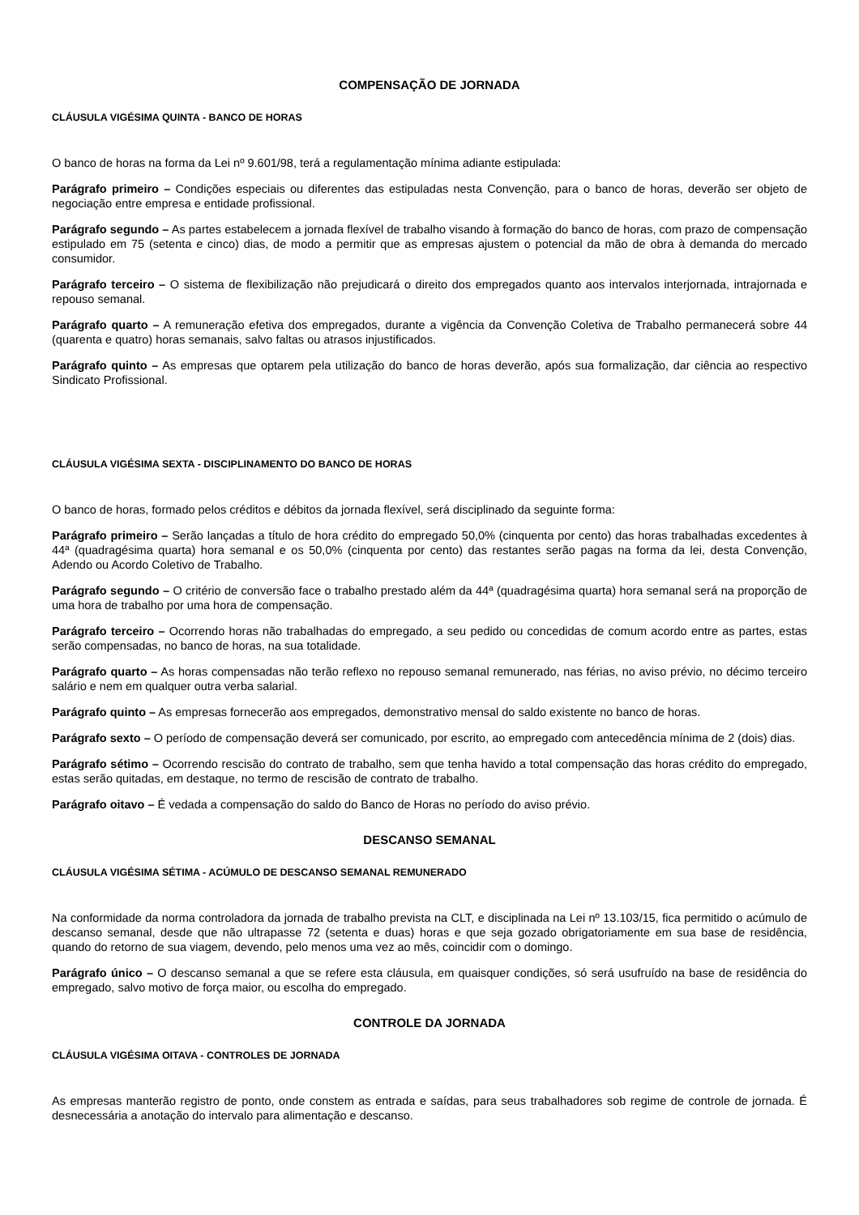COMPENSAÇÃO DE JORNADA
CLÁUSULA VIGÉSIMA QUINTA - BANCO DE HORAS
O banco de horas na forma da Lei nº 9.601/98, terá a regulamentação mínima adiante estipulada:
Parágrafo primeiro – Condições especiais ou diferentes das estipuladas nesta Convenção, para o banco de horas, deverão ser objeto de negociação entre empresa e entidade profissional.
Parágrafo segundo – As partes estabelecem a jornada flexível de trabalho visando à formação do banco de horas, com prazo de compensação estipulado em 75 (setenta e cinco) dias, de modo a permitir que as empresas ajustem o potencial da mão de obra à demanda do mercado consumidor.
Parágrafo terceiro – O sistema de flexibilização não prejudicará o direito dos empregados quanto aos intervalos interjornada, intrajornada e repouso semanal.
Parágrafo quarto – A remuneração efetiva dos empregados, durante a vigência da Convenção Coletiva de Trabalho permanecerá sobre 44 (quarenta e quatro) horas semanais, salvo faltas ou atrasos injustificados.
Parágrafo quinto – As empresas que optarem pela utilização do banco de horas deverão, após sua formalização, dar ciência ao respectivo Sindicato Profissional.
CLÁUSULA VIGÉSIMA SEXTA - DISCIPLINAMENTO DO BANCO DE HORAS
O banco de horas, formado pelos créditos e débitos da jornada flexível, será disciplinado da seguinte forma:
Parágrafo primeiro – Serão lançadas a título de hora crédito do empregado 50,0% (cinquenta por cento) das horas trabalhadas excedentes à 44ª (quadragésima quarta) hora semanal e os 50,0% (cinquenta por cento) das restantes serão pagas na forma da lei, desta Convenção, Adendo ou Acordo Coletivo de Trabalho.
Parágrafo segundo – O critério de conversão face o trabalho prestado além da 44ª (quadragésima quarta) hora semanal será na proporção de uma hora de trabalho por uma hora de compensação.
Parágrafo terceiro – Ocorrendo horas não trabalhadas do empregado, a seu pedido ou concedidas de comum acordo entre as partes, estas serão compensadas, no banco de horas, na sua totalidade.
Parágrafo quarto – As horas compensadas não terão reflexo no repouso semanal remunerado, nas férias, no aviso prévio, no décimo terceiro salário e nem em qualquer outra verba salarial.
Parágrafo quinto – As empresas fornecerão aos empregados, demonstrativo mensal do saldo existente no banco de horas.
Parágrafo sexto – O período de compensação deverá ser comunicado, por escrito, ao empregado com antecedência mínima de 2 (dois) dias.
Parágrafo sétimo – Ocorrendo rescisão do contrato de trabalho, sem que tenha havido a total compensação das horas crédito do empregado, estas serão quitadas, em destaque, no termo de rescisão de contrato de trabalho.
Parágrafo oitavo – É vedada a compensação do saldo do Banco de Horas no período do aviso prévio.
DESCANSO SEMANAL
CLÁUSULA VIGÉSIMA SÉTIMA - ACÚMULO DE DESCANSO SEMANAL REMUNERADO
Na conformidade da norma controladora da jornada de trabalho prevista na CLT, e disciplinada na Lei nº 13.103/15, fica permitido o acúmulo de descanso semanal, desde que não ultrapasse 72 (setenta e duas) horas e que seja gozado obrigatoriamente em sua base de residência, quando do retorno de sua viagem, devendo, pelo menos uma vez ao mês, coincidir com o domingo.
Parágrafo único – O descanso semanal a que se refere esta cláusula, em quaisquer condições, só será usufruído na base de residência do empregado, salvo motivo de força maior, ou escolha do empregado.
CONTROLE DA JORNADA
CLÁUSULA VIGÉSIMA OITAVA - CONTROLES DE JORNADA
As empresas manterão registro de ponto, onde constem as entrada e saídas, para seus trabalhadores sob regime de controle de jornada. É desnecessária a anotação do intervalo para alimentação e descanso.